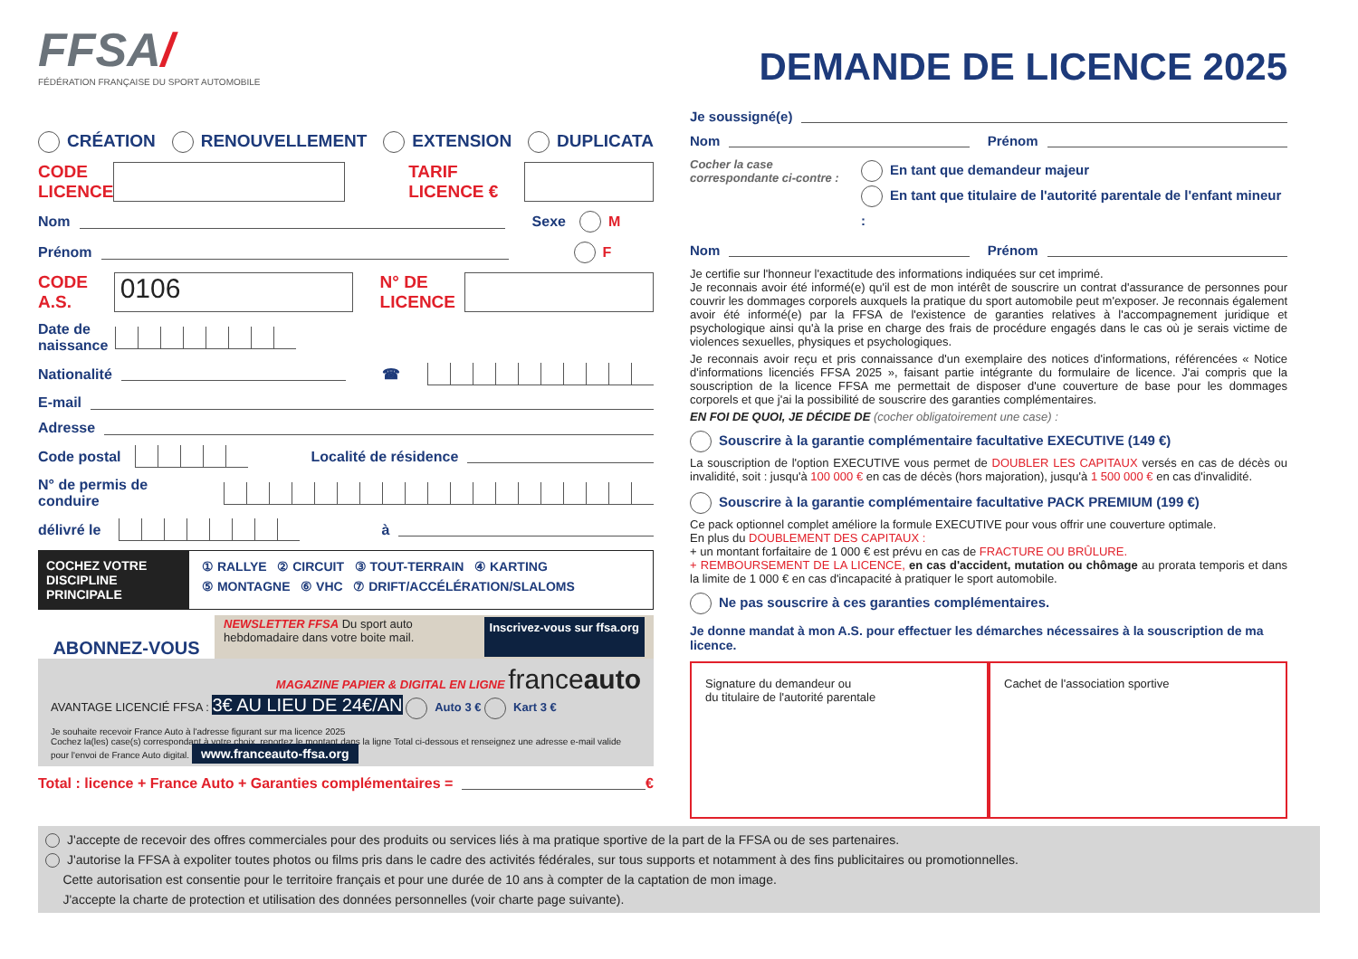FFSA/
FÉDÉRATION FRANÇAISE DU SPORT AUTOMOBILE
CRÉATION RENOUVELLEMENT EXTENSION DUPLICATA
CODE LICENCE
TARIF LICENCE €
Nom
Sexe M
Prénom
F
CODE A.S.
0106
N° DE LICENCE
Date de naissance
Nationalité
☎
E-mail
Adresse
Code postal
Localité de résidence
N° de permis de conduire
délivré le
à
COCHEZ VOTRE DISCIPLINE PRINCIPALE
① RALLYE ② CIRCUIT ③ TOUT-TERRAIN ④ KARTING
⑤ MONTAGNE ⑥ VHC ⑦ DRIFT/ACCÉLÉRATION/SLALOMS
ABONNEZ-VOUS
NEWSLETTER FFSA Du sport auto
hebdomadaire dans votre boite mail. Inscrivez-vous sur ffsa.org
MAGAZINE PAPIER & DIGITAL EN LIGNE franceauto
AVANTAGE LICENCIÉ FFSA : 3€ AU LIEU DE 24€/AN Auto 3 € Kart 3 €
Je souhaite recevoir France Auto à l'adresse figurant sur ma licence 2025
Cochez la(les) case(s) correspondant à votre choix, reportez le montant dans la ligne Total ci-dessous et renseignez une adresse e-mail valide pour l'envoi de France Auto digital. www.franceauto-ffsa.org
Total : licence + France Auto + Garanties complémentaires =
€
DEMANDE DE LICENCE 2025
Je soussigné(e)
Nom
Prénom
Cocher la case correspondante ci-contre :
En tant que demandeur majeur
En tant que titulaire de l'autorité parentale de l'enfant mineur :
Nom
Prénom
Je certifie sur l'honneur l'exactitude des informations indiquées sur cet imprimé.
Je reconnais avoir été informé(e) qu'il est de mon intérêt de souscrire un contrat d'assurance de personnes pour couvrir les dommages corporels auxquels la pratique du sport automobile peut m'exposer. Je reconnais également avoir été informé(e) par la FFSA de l'existence de garanties relatives à l'accompagnement juridique et psychologique ainsi qu'à la prise en charge des frais de procédure engagés dans le cas où je serais victime de violences sexuelles, physiques et psychologiques.
Je reconnais avoir reçu et pris connaissance d'un exemplaire des notices d'informations, référencées « Notice d'informations licenciés FFSA 2025 », faisant partie intégrante du formulaire de licence. J'ai compris que la souscription de la licence FFSA me permettait de disposer d'une couverture de base pour les dommages corporels et que j'ai la possibilité de souscrire des garanties complémentaires.
EN FOI DE QUOI, JE DÉCIDE DE (cocher obligatoirement une case) :
Souscrire à la garantie complémentaire facultative EXECUTIVE (149 €)
La souscription de l'option EXECUTIVE vous permet de DOUBLER LES CAPITAUX versés en cas de décès ou invalidité, soit : jusqu'à 100 000 € en cas de décès (hors majoration), jusqu'à 1 500 000 € en cas d'invalidité.
Souscrire à la garantie complémentaire facultative PACK PREMIUM (199 €)
Ce pack optionnel complet améliore la formule EXECUTIVE pour vous offrir une couverture optimale.
En plus du DOUBLEMENT DES CAPITAUX :
+ un montant forfaitaire de 1 000 € est prévu en cas de FRACTURE OU BRÛLURE.
+ REMBOURSEMENT DE LA LICENCE, en cas d'accident, mutation ou chômage au prorata temporis et dans la limite de 1 000 € en cas d'incapacité à pratiquer le sport automobile.
Ne pas souscrire à ces garanties complémentaires.
Je donne mandat à mon A.S. pour effectuer les démarches nécessaires à la souscription de ma licence.
Signature du demandeur ou
du titulaire de l'autorité parentale
Cachet de l'association sportive
J'accepte de recevoir des offres commerciales pour des produits ou services liés à ma pratique sportive de la part de la FFSA ou de ses partenaires.
J'autorise la FFSA à expoliter toutes photos ou films pris dans le cadre des activités fédérales, sur tous supports et notamment à des fins publicitaires ou promotionnelles.
Cette autorisation est consentie pour le territoire français et pour une durée de 10 ans à compter de la captation de mon image.
J'accepte la charte de protection et utilisation des données personnelles (voir charte page suivante).